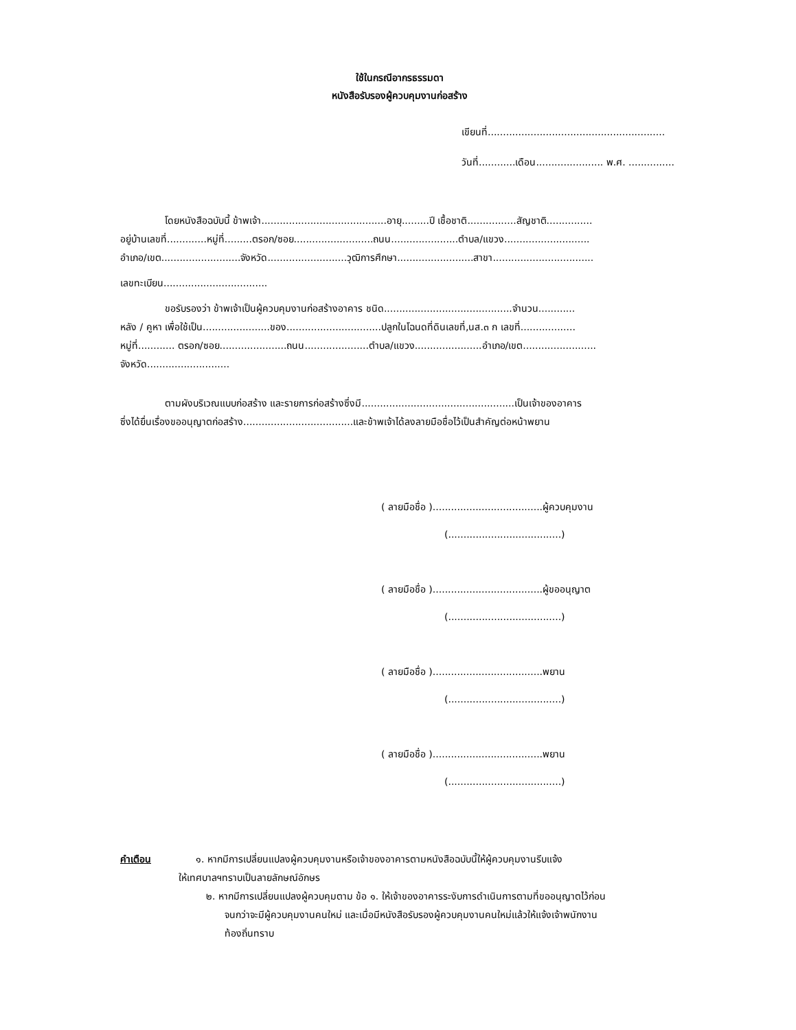ใช้ในกรณีอากรธรรมดา
หนังสือรับรองผู้ควบคุมงานก่อสร้าง
เขียนที่..........................................................
วันที่............เดือน...................... พ.ศ. ...............
โดยหนังสือฉบับนี้ ข้าพเจ้า.........................................อายุ.........ปี เชื้อชาติ................สัญชาติ...............
อยู่บ้านเลขที่.............หมู่ที่.........ตรอก/ซอย..........................ถนน......................ตำบล/แขวง............................
อำเภอ/เขต..........................จังหวัด..........................วุฒิการศึกษา.........................สาขา.................................
เลขทะเบียน..................................
ขอรับรองว่า ข้าพเจ้าเป็นผู้ควบคุมงานก่อสร้างอาคาร ชนิด..........................................จำนวน............
หลัง / คูหา เพื่อใช้เป็น......................ของ...............................ปลูกในโฉนดที่ดินเลขที่,นส.๓ ก เลขที่..................
หมู่ที่............ ตรอก/ซอย......................ถนน.....................ตำบล/แขวง......................อำเภอ/เขต........................
จังหวัด...........................
ตามผังบริเวณแบบก่อสร้าง และรายการก่อสร้างซึ่งมี..................................................เป็นเจ้าของอาคาร
ซึ่งได้ยื่นเรื่องขออนุญาตก่อสร้าง....................................และข้าพเจ้าได้ลงลายมือชื่อไว้เป็นสำคัญต่อหน้าพยาน
( ลายมือชื่อ )....................................ผู้ควบคุมงาน
(.....................................)
( ลายมือชื่อ )....................................ผู้ขออนุญาต
(.....................................)
( ลายมือชื่อ )....................................พยาน
(.....................................)
( ลายมือชื่อ )....................................พยาน
(.....................................)
คำเตือน ๑. หากมีการเปลี่ยนแปลงผู้ควบคุมงานหรือเจ้าของอาคารตามหนังสือฉบับนี้ให้ผู้ควบคุมงานรีบแจ้ง
ให้เทศบาลฯทราบเป็นลายลักษณ์อักษร
๒. หากมีการเปลี่ยนแปลงผู้ควบคุมตาม ข้อ ๑. ให้เจ้าของอาคารระงับการดำเนินการตามที่ขออนุญาตไว้ก่อน
จนกว่าจะมีผู้ควบคุมงานคนใหม่ และเมื่อมีหนังสือรับรองผู้ควบคุมงานคนใหม่แล้วให้แจ้งเจ้าพนักงาน
ท้องถิ่นทราบ